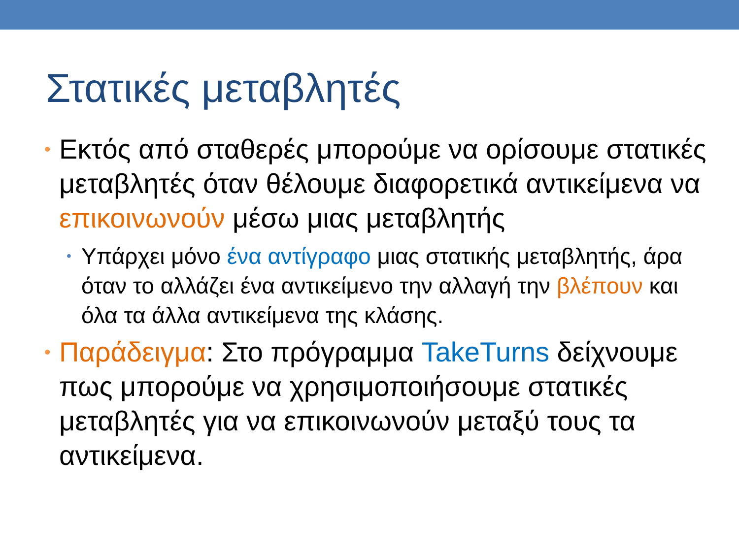Στατικές μεταβλητές
• Εκτός από σταθερές μπορούμε να ορίσουμε στατικές μεταβλητές όταν θέλουμε διαφορετικά αντικείμενα να επικοινωνούν μέσω μιας μεταβλητής
• Υπάρχει μόνο ένα αντίγραφο μιας στατικής μεταβλητής, άρα όταν το αλλάζει ένα αντικείμενο την αλλαγή την βλέπουν και όλα τα άλλα αντικείμενα της κλάσης.
• Παράδειγμα: Στο πρόγραμμα TakeTurns δείχνουμε πως μπορούμε να χρησιμοποιήσουμε στατικές μεταβλητές για να επικοινωνούν μεταξύ τους τα αντικείμενα.